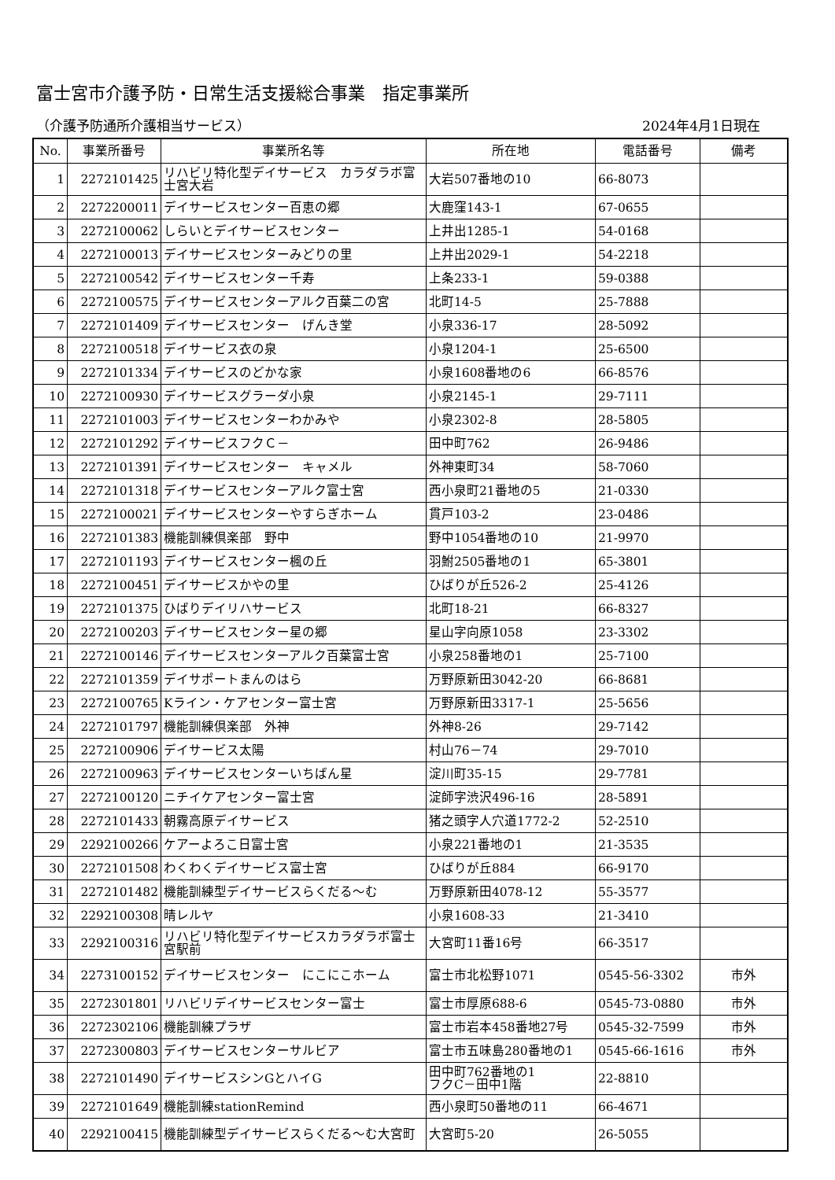富士宮市介護予防・日常生活支援総合事業　指定事業所
（介護予防通所介護相当サービス） 2024年4月1日現在
| No. | 事業所番号 | 事業所名等 | 所在地 | 電話番号 | 備考 |
| --- | --- | --- | --- | --- | --- |
| 1 | 2272101425 | リハビリ特化型デイサービス カラダラボ富士宮大岩 | 大岩507番地の10 | 66-8073 | |
| 2 | 2272200011 | デイサービスセンター百恵の郷 | 大鹿窪143-1 | 67-0655 | |
| 3 | 2272100062 | しらいとデイサービスセンター | 上井出1285-1 | 54-0168 | |
| 4 | 2272100013 | デイサービスセンターみどりの里 | 上井出2029-1 | 54-2218 | |
| 5 | 2272100542 | デイサービスセンター千寿 | 上条233-1 | 59-0388 | |
| 6 | 2272100575 | デイサービスセンターアルク百葉二の宮 | 北町14-5 | 25-7888 | |
| 7 | 2272101409 | デイサービスセンター げんき堂 | 小泉336-17 | 28-5092 | |
| 8 | 2272100518 | デイサービス衣の泉 | 小泉1204-1 | 25-6500 | |
| 9 | 2272101334 | デイサービスのどかな家 | 小泉1608番地の6 | 66-8576 | |
| 10 | 2272100930 | デイサービスグラーダ小泉 | 小泉2145-1 | 29-7111 | |
| 11 | 2272101003 | デイサービスセンターわかみや | 小泉2302-8 | 28-5805 | |
| 12 | 2272101292 | デイサービスフクＣ－ | 田中町762 | 26-9486 | |
| 13 | 2272101391 | デイサービスセンター キャメル | 外神東町34 | 58-7060 | |
| 14 | 2272101318 | デイサービスセンターアルク富士宮 | 西小泉町21番地の5 | 21-0330 | |
| 15 | 2272100021 | デイサービスセンターやすらぎホーム | 貫戸103-2 | 23-0486 | |
| 16 | 2272101383 | 機能訓練倶楽部 野中 | 野中1054番地の10 | 21-9970 | |
| 17 | 2272101193 | デイサービスセンター楓の丘 | 羽鮒2505番地の1 | 65-3801 | |
| 18 | 2272100451 | デイサービスかやの里 | ひばりが丘526-2 | 25-4126 | |
| 19 | 2272101375 | ひばりデイリハサービス | 北町18-21 | 66-8327 | |
| 20 | 2272100203 | デイサービスセンター星の郷 | 星山字向原1058 | 23-3302 | |
| 21 | 2272100146 | デイサービスセンターアルク百葉富士宮 | 小泉258番地の1 | 25-7100 | |
| 22 | 2272101359 | デイサポートまんのはら | 万野原新田3042-20 | 66-8681 | |
| 23 | 2272100765 | Kライン・ケアセンター富士宮 | 万野原新田3317-1 | 25-5656 | |
| 24 | 2272101797 | 機能訓練倶楽部 外神 | 外神8-26 | 29-7142 | |
| 25 | 2272100906 | デイサービス太陽 | 村山76－74 | 29-7010 | |
| 26 | 2272100963 | デイサービスセンターいちばん星 | 淀川町35-15 | 29-7781 | |
| 27 | 2272100120 | ニチイケアセンター富士宮 | 淀師字渋沢496-16 | 28-5891 | |
| 28 | 2272101433 | 朝霧高原デイサービス | 猪之頭字人穴道1772-2 | 52-2510 | |
| 29 | 2292100266 | ケアーよろこ日富士宮 | 小泉221番地の1 | 21-3535 | |
| 30 | 2272101508 | わくわくデイサービス富士宮 | ひばりが丘884 | 66-9170 | |
| 31 | 2272101482 | 機能訓練型デイサービスらくだる～む | 万野原新田4078-12 | 55-3577 | |
| 32 | 2292100308 | 晴レルヤ | 小泉1608-33 | 21-3410 | |
| 33 | 2292100316 | リハビリ特化型デイサービスカラダラボ富士宮駅前 | 大宮町11番16号 | 66-3517 | |
| 34 | 2273100152 | デイサービスセンター にこにこホーム | 富士市北松野1071 | 0545-56-3302 | 市外 |
| 35 | 2272301801 | リハビリデイサービスセンター富士 | 富士市厚原688-6 | 0545-73-0880 | 市外 |
| 36 | 2272302106 | 機能訓練プラザ | 富士市岩本458番地27号 | 0545-32-7599 | 市外 |
| 37 | 2272300803 | デイサービスセンターサルビア | 富士市五味島280番地の1 | 0545-66-1616 | 市外 |
| 38 | 2272101490 | デイサービスシンGとハイG | 田中町762番地の1 フクC－田中1階 | 22-8810 | |
| 39 | 2272101649 | 機能訓練stationRemind | 西小泉町50番地の11 | 66-4671 | |
| 40 | 2292100415 | 機能訓練型デイサービスらくだる～む大宮町 | 大宮町5-20 | 26-5055 | |